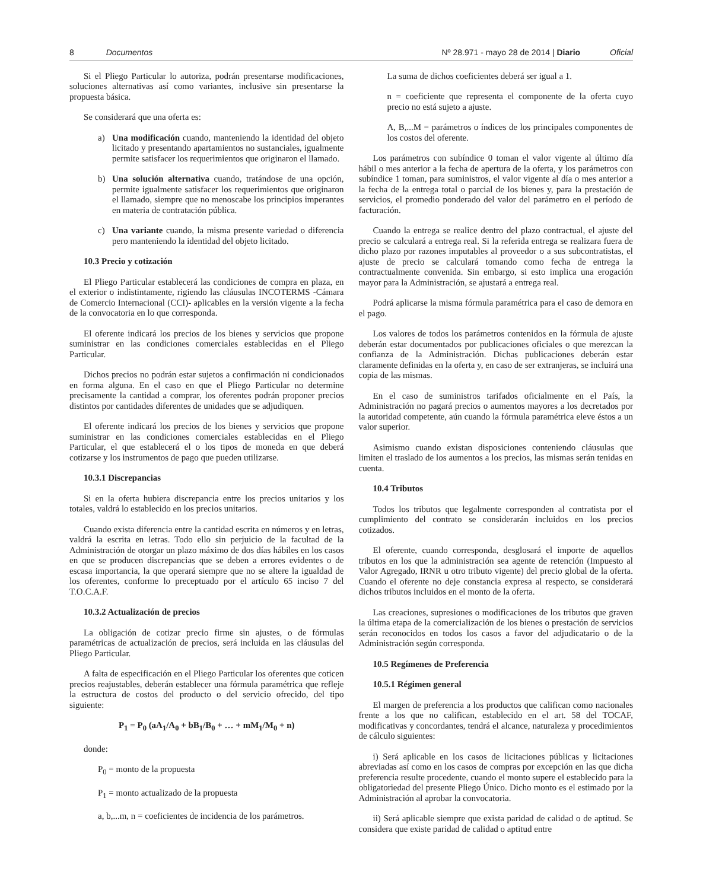8 Documentos
Nº 28.971 - mayo 28 de 2014 | Diario Oficial
Si el Pliego Particular lo autoriza, podrán presentarse modificaciones, soluciones alternativas así como variantes, inclusive sin presentarse la propuesta básica.
Se considerará que una oferta es:
a) Una modificación cuando, manteniendo la identidad del objeto licitado y presentando apartamientos no sustanciales, igualmente permite satisfacer los requerimientos que originaron el llamado.
b) Una solución alternativa cuando, tratándose de una opción, permite igualmente satisfacer los requerimientos que originaron el llamado, siempre que no menoscabe los principios imperantes en materia de contratación pública.
c) Una variante cuando, la misma presente variedad o diferencia pero manteniendo la identidad del objeto licitado.
10.3 Precio y cotización
El Pliego Particular establecerá las condiciones de compra en plaza, en el exterior o indistintamente, rigiendo las cláusulas INCOTERMS -Cámara de Comercio Internacional (CCI)- aplicables en la versión vigente a la fecha de la convocatoria en lo que corresponda.
El oferente indicará los precios de los bienes y servicios que propone suministrar en las condiciones comerciales establecidas en el Pliego Particular.
Dichos precios no podrán estar sujetos a confirmación ni condicionados en forma alguna. En el caso en que el Pliego Particular no determine precisamente la cantidad a comprar, los oferentes podrán proponer precios distintos por cantidades diferentes de unidades que se adjudiquen.
El oferente indicará los precios de los bienes y servicios que propone suministrar en las condiciones comerciales establecidas en el Pliego Particular, el que establecerá el o los tipos de moneda en que deberá cotizarse y los instrumentos de pago que pueden utilizarse.
10.3.1 Discrepancias
Si en la oferta hubiera discrepancia entre los precios unitarios y los totales, valdrá lo establecido en los precios unitarios.
Cuando exista diferencia entre la cantidad escrita en números y en letras, valdrá la escrita en letras. Todo ello sin perjuicio de la facultad de la Administración de otorgar un plazo máximo de dos días hábiles en los casos en que se producen discrepancias que se deben a errores evidentes o de escasa importancia, la que operará siempre que no se altere la igualdad de los oferentes, conforme lo preceptuado por el artículo 65 inciso 7 del T.O.C.A.F.
10.3.2 Actualización de precios
La obligación de cotizar precio firme sin ajustes, o de fórmulas paramétricas de actualización de precios, será incluida en las cláusulas del Pliego Particular.
A falta de especificación en el Pliego Particular los oferentes que coticen precios reajustables, deberán establecer una fórmula paramétrica que refleje la estructura de costos del producto o del servicio ofrecido, del tipo siguiente:
P<sub>1</sub> = P<sub>0</sub> (aA<sub>1</sub>/A<sub>0</sub> + bB<sub>1</sub>/B<sub>0</sub> + … + mM<sub>1</sub>/M<sub>0</sub> + n)
donde:
P<sub>0</sub> = monto de la propuesta
P<sub>1</sub> = monto actualizado de la propuesta
a, b,...m, n = coeficientes de incidencia de los parámetros.
La suma de dichos coeficientes deberá ser igual a 1.
n = coeficiente que representa el componente de la oferta cuyo precio no está sujeto a ajuste.
A, B,...M = parámetros o índices de los principales componentes de los costos del oferente.
Los parámetros con subíndice 0 toman el valor vigente al último día hábil o mes anterior a la fecha de apertura de la oferta, y los parámetros con subíndice 1 toman, para suministros, el valor vigente al día o mes anterior a la fecha de la entrega total o parcial de los bienes y, para la prestación de servicios, el promedio ponderado del valor del parámetro en el período de facturación.
Cuando la entrega se realice dentro del plazo contractual, el ajuste del precio se calculará a entrega real. Si la referida entrega se realizara fuera de dicho plazo por razones imputables al proveedor o a sus subcontratistas, el ajuste de precio se calculará tomando como fecha de entrega la contractualmente convenida. Sin embargo, si esto implica una erogación mayor para la Administración, se ajustará a entrega real.
Podrá aplicarse la misma fórmula paramétrica para el caso de demora en el pago.
Los valores de todos los parámetros contenidos en la fórmula de ajuste deberán estar documentados por publicaciones oficiales o que merezcan la confianza de la Administración. Dichas publicaciones deberán estar claramente definidas en la oferta y, en caso de ser extranjeras, se incluirá una copia de las mismas.
En el caso de suministros tarifados oficialmente en el País, la Administración no pagará precios o aumentos mayores a los decretados por la autoridad competente, aún cuando la fórmula paramétrica eleve éstos a un valor superior.
Asimismo cuando existan disposiciones conteniendo cláusulas que limiten el traslado de los aumentos a los precios, las mismas serán tenidas en cuenta.
10.4 Tributos
Todos los tributos que legalmente corresponden al contratista por el cumplimiento del contrato se considerarán incluidos en los precios cotizados.
El oferente, cuando corresponda, desglosará el importe de aquellos tributos en los que la administración sea agente de retención (Impuesto al Valor Agregado, IRNR u otro tributo vigente) del precio global de la oferta. Cuando el oferente no deje constancia expresa al respecto, se considerará dichos tributos incluidos en el monto de la oferta.
Las creaciones, supresiones o modificaciones de los tributos que graven la última etapa de la comercialización de los bienes o prestación de servicios serán reconocidos en todos los casos a favor del adjudicatario o de la Administración según corresponda.
10.5 Regímenes de Preferencia
10.5.1 Régimen general
El margen de preferencia a los productos que califican como nacionales frente a los que no califican, establecido en el art. 58 del TOCAF, modificativas y concordantes, tendrá el alcance, naturaleza y procedimientos de cálculo siguientes:
i) Será aplicable en los casos de licitaciones públicas y licitaciones abreviadas así como en los casos de compras por excepción en las que dicha preferencia resulte procedente, cuando el monto supere el establecido para la obligatoriedad del presente Pliego Único. Dicho monto es el estimado por la Administración al aprobar la convocatoria.
ii) Será aplicable siempre que exista paridad de calidad o de aptitud. Se considera que existe paridad de calidad o aptitud entre